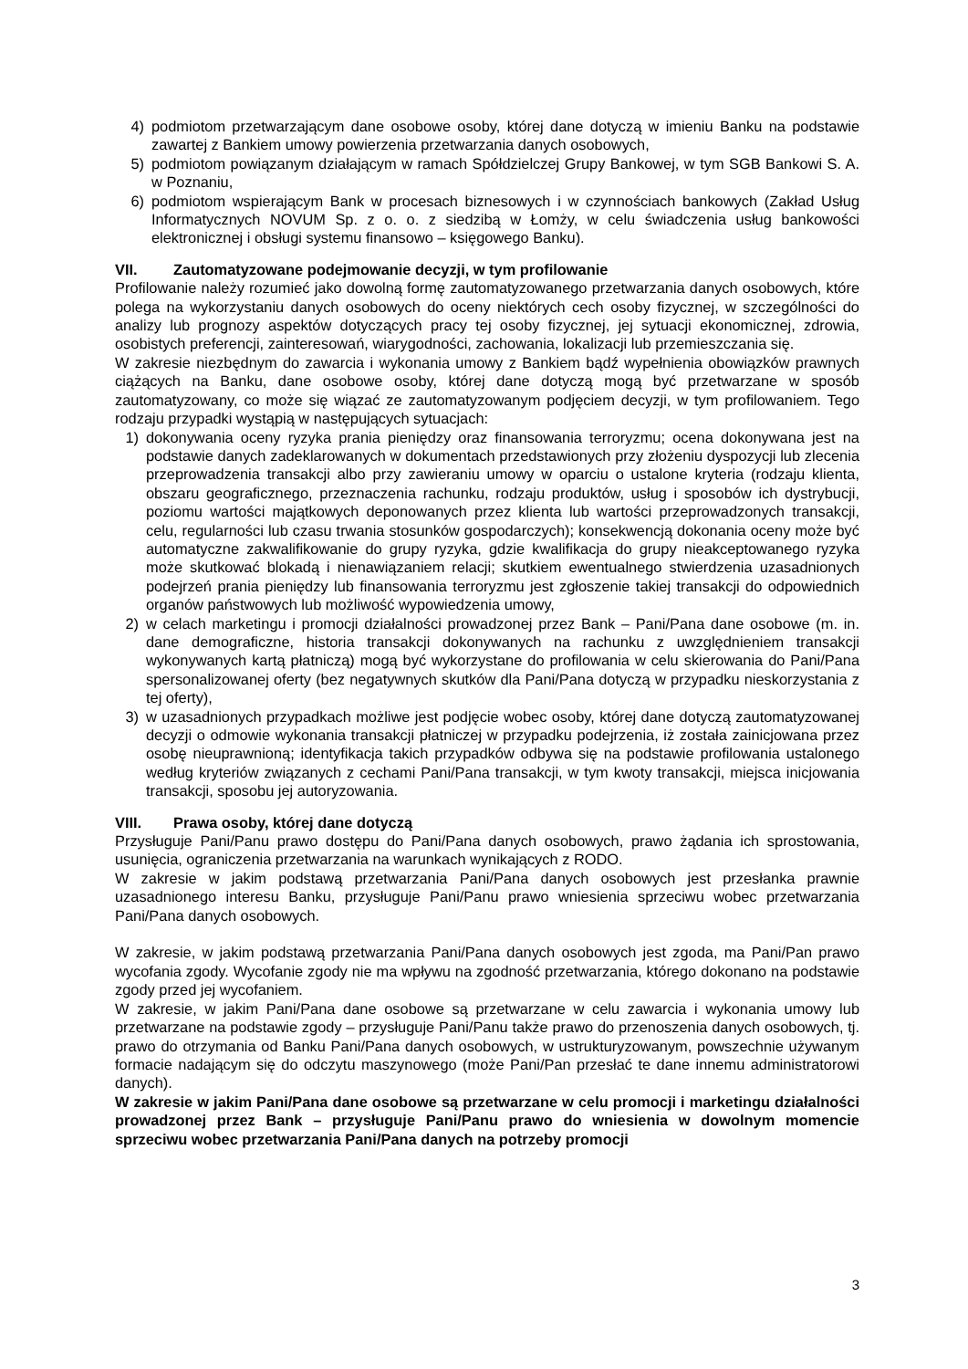4) podmiotom przetwarzającym dane osobowe osoby, której dane dotyczą w imieniu Banku na podstawie zawartej z Bankiem umowy powierzenia przetwarzania danych osobowych,
5) podmiotom powiązanym działającym w ramach Spółdzielczej Grupy Bankowej, w tym SGB Bankowi S. A. w Poznaniu,
6) podmiotom wspierającym Bank w procesach biznesowych i w czynnościach bankowych (Zakład Usług Informatycznych NOVUM Sp. z o. o. z siedzibą w Łomży, w celu świadczenia usług bankowości elektronicznej i obsługi systemu finansowo – księgowego Banku).
VII. Zautomatyzowane podejmowanie decyzji, w tym profilowanie
Profilowanie należy rozumieć jako dowolną formę zautomatyzowanego przetwarzania danych osobowych, które polega na wykorzystaniu danych osobowych do oceny niektórych cech osoby fizycznej, w szczególności do analizy lub prognozy aspektów dotyczących pracy tej osoby fizycznej, jej sytuacji ekonomicznej, zdrowia, osobistych preferencji, zainteresowań, wiarygodności, zachowania, lokalizacji lub przemieszczania się.
W zakresie niezbędnym do zawarcia i wykonania umowy z Bankiem bądź wypełnienia obowiązków prawnych ciążących na Banku, dane osobowe osoby, której dane dotyczą mogą być przetwarzane w sposób zautomatyzowany, co może się wiązać ze zautomatyzowanym podjęciem decyzji, w tym profilowaniem. Tego rodzaju przypadki wystąpią w następujących sytuacjach:
1) dokonywania oceny ryzyka prania pieniędzy oraz finansowania terroryzmu; ocena dokonywana jest na podstawie danych zadeklarowanych w dokumentach przedstawionych przy złożeniu dyspozycji lub zlecenia przeprowadzenia transakcji albo przy zawieraniu umowy w oparciu o ustalone kryteria (rodzaju klienta, obszaru geograficznego, przeznaczenia rachunku, rodzaju produktów, usług i sposobów ich dystrybucji, poziomu wartości majątkowych deponowanych przez klienta lub wartości przeprowadzonych transakcji, celu, regularności lub czasu trwania stosunków gospodarczych); konsekwencją dokonania oceny może być automatyczne zakwalifikowanie do grupy ryzyka, gdzie kwalifikacja do grupy nieakceptowanego ryzyka może skutkować blokadą i nienawiązaniem relacji; skutkiem ewentualnego stwierdzenia uzasadnionych podejrzeń prania pieniędzy lub finansowania terroryzmu jest zgłoszenie takiej transakcji do odpowiednich organów państwowych lub możliwość wypowiedzenia umowy,
2) w celach marketingu i promocji działalności prowadzonej przez Bank – Pani/Pana dane osobowe (m. in. dane demograficzne, historia transakcji dokonywanych na rachunku z uwzględnieniem transakcji wykonywanych kartą płatniczą) mogą być wykorzystane do profilowania w celu skierowania do Pani/Pana spersonalizowanej oferty (bez negatywnych skutków dla Pani/Pana dotyczą w przypadku nieskorzystania z tej oferty),
3) w uzasadnionych przypadkach możliwe jest podjęcie wobec osoby, której dane dotyczą zautomatyzowanej decyzji o odmowie wykonania transakcji płatniczej w przypadku podejrzenia, iż została zainicjowana przez osobę nieuprawnioną; identyfikacja takich przypadków odbywa się na podstawie profilowania ustalonego według kryteriów związanych z cechami Pani/Pana transakcji, w tym kwoty transakcji, miejsca inicjowania transakcji, sposobu jej autoryzowania.
VIII. Prawa osoby, której dane dotyczą
Przysługuje Pani/Panu prawo dostępu do Pani/Pana danych osobowych, prawo żądania ich sprostowania, usunięcia, ograniczenia przetwarzania na warunkach wynikających z RODO.
W zakresie w jakim podstawą przetwarzania Pani/Pana danych osobowych jest przesłanka prawnie uzasadnionego interesu Banku, przysługuje Pani/Panu prawo wniesienia sprzeciwu wobec przetwarzania Pani/Pana danych osobowych.
W zakresie, w jakim podstawą przetwarzania Pani/Pana danych osobowych jest zgoda, ma Pani/Pan prawo wycofania zgody. Wycofanie zgody nie ma wpływu na zgodność przetwarzania, którego dokonano na podstawie zgody przed jej wycofaniem.
W zakresie, w jakim Pani/Pana dane osobowe są przetwarzane w celu zawarcia i wykonania umowy lub przetwarzane na podstawie zgody – przysługuje Pani/Panu także prawo do przenoszenia danych osobowych, tj. prawo do otrzymania od Banku Pani/Pana danych osobowych, w ustrukturyzowanym, powszechnie używanym formacie nadającym się do odczytu maszynowego (może Pani/Pan przesłać te dane innemu administratorowi danych).
W zakresie w jakim Pani/Pana dane osobowe są przetwarzane w celu promocji i marketingu działalności prowadzonej przez Bank – przysługuje Pani/Panu prawo do wniesienia w dowolnym momencie sprzeciwu wobec przetwarzania Pani/Pana danych na potrzeby promocji
3